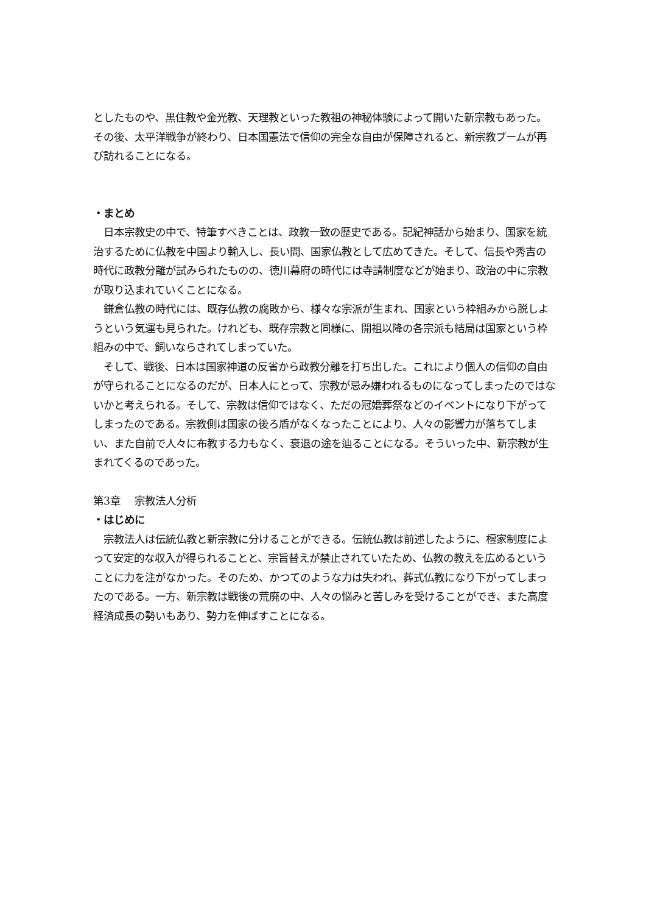としたものや、黒住教や金光教、天理教といった教祖の神秘体験によって開いた新宗教もあった。その後、太平洋戦争が終わり、日本国憲法で信仰の完全な自由が保障されると、新宗教ブームが再び訪れることになる。
・まとめ
　日本宗教史の中で、特筆すべきことは、政教一致の歴史である。記紀神話から始まり、国家を統治するために仏教を中国より輸入し、長い間、国家仏教として広めてきた。そして、信長や秀吉の時代に政教分離が試みられたものの、徳川幕府の時代には寺請制度などが始まり、政治の中に宗教が取り込まれていくことになる。
　鎌倉仏教の時代には、既存仏教の腐敗から、様々な宗派が生まれ、国家という枠組みから脱しようという気運も見られた。けれども、既存宗教と同様に、開祖以降の各宗派も結局は国家という枠組みの中で、飼いならされてしまっていた。
　そして、戦後、日本は国家神道の反省から政教分離を打ち出した。これにより個人の信仰の自由が守られることになるのだが、日本人にとって、宗教が忌み嫌われるものになってしまったのではないかと考えられる。そして、宗教は信仰ではなく、ただの冠婚葬祭などのイベントになり下がってしまったのである。宗教側は国家の後ろ盾がなくなったことにより、人々の影響力が落ちてしまい、また自前で人々に布教する力もなく、衰退の途を辿ることになる。そういった中、新宗教が生まれてくるのであった。
第3章　 宗教法人分析
・はじめに
　宗教法人は伝統仏教と新宗教に分けることができる。伝統仏教は前述したように、檀家制度によって安定的な収入が得られることと、宗旨替えが禁止されていたため、仏教の教えを広めるということに力を注がなかった。そのため、かつてのような力は失われ、葬式仏教になり下がってしまったのである。一方、新宗教は戦後の荒廃の中、人々の悩みと苦しみを受けることができ、また高度経済成長の勢いもあり、勢力を伸ばすことになる。